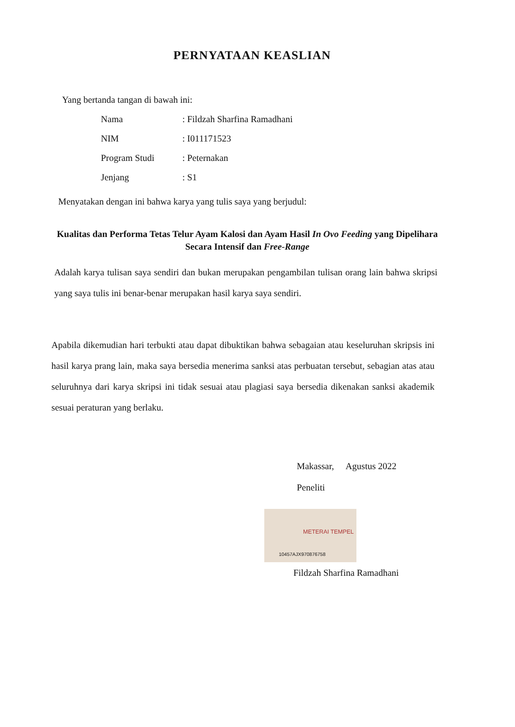PERNYATAAN KEASLIAN
Yang bertanda tangan di bawah ini:
| Nama | : Fildzah Sharfina Ramadhani |
| NIM | : I011171523 |
| Program Studi | : Peternakan |
| Jenjang | : S1 |
Menyatakan dengan ini bahwa karya yang tulis saya yang berjudul:
Kualitas dan Performa Tetas Telur Ayam Kalosi dan Ayam Hasil In Ovo Feeding yang Dipelihara Secara Intensif dan Free-Range
Adalah karya tulisan saya sendiri dan bukan merupakan pengambilan tulisan orang lain bahwa skripsi yang saya tulis ini benar-benar merupakan hasil karya saya sendiri.
Apabila dikemudian hari terbukti atau dapat dibuktikan bahwa sebagaian atau keseluruhan skripsis ini hasil karya prang lain, maka saya bersedia menerima sanksi atas perbuatan tersebut, sebagian atas atau seluruhnya dari karya skripsi ini tidak sesuai atau plagiasi saya bersedia dikenakan sanksi akademik sesuai peraturan yang berlaku.
Makassar, Agustus 2022
Peneliti
METERAI TEMPEL 10457AJX970876758
Fildzah Sharfina Ramadhani